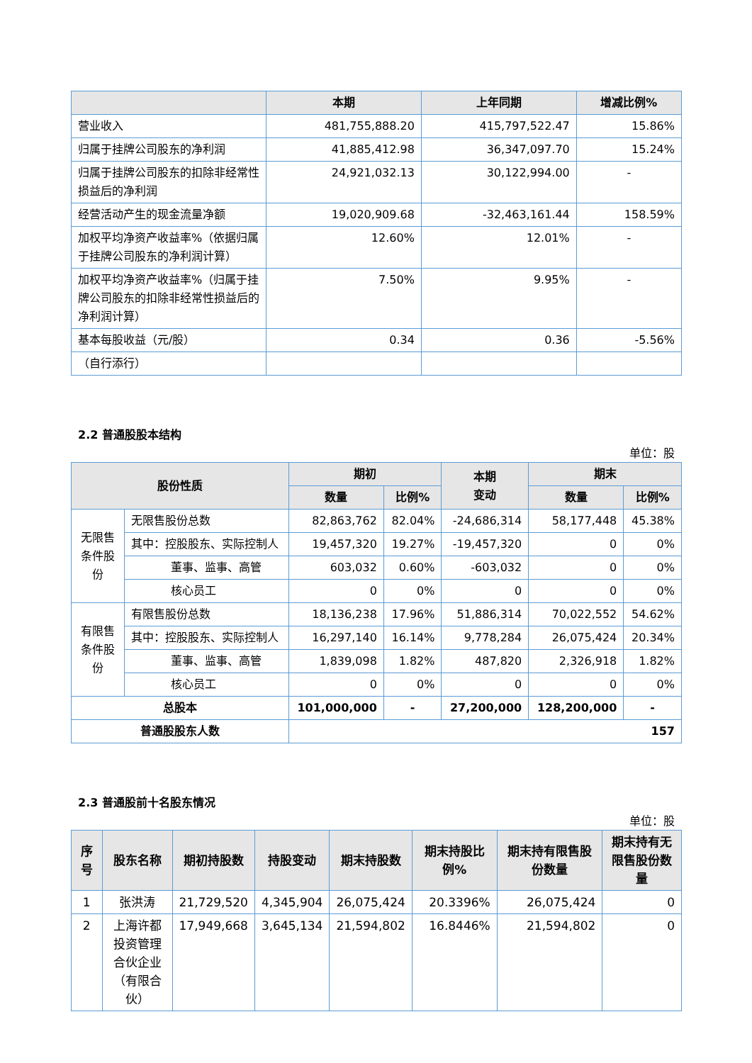| | 本期 | 上年同期 | 增减比例% |
| --- | --- | --- | --- |
| 营业收入 | 481,755,888.20 | 415,797,522.47 | 15.86% |
| 归属于挂牌公司股东的净利润 | 41,885,412.98 | 36,347,097.70 | 15.24% |
| 归属于挂牌公司股东的扣除非经常性损益后的净利润 | 24,921,032.13 | 30,122,994.00 | - |
| 经营活动产生的现金流量净额 | 19,020,909.68 | -32,463,161.44 | 158.59% |
| 加权平均净资产收益率%（依据归属于挂牌公司股东的净利润计算） | 12.60% | 12.01% | - |
| 加权平均净资产收益率%（归属于挂牌公司股东的扣除非经常性损益后的净利润计算） | 7.50% | 9.95% | - |
| 基本每股收益（元/股） | 0.34 | 0.36 | -5.56% |
| （自行添行） | | | |
2.2 普通股股本结构
单位：股
| 股份性质 | | 期初 | | 本期 变动 | 期末 | |
| --- | --- | --- | --- | --- | --- | --- |
| | | 数量 | 比例% | | 数量 | 比例% |
| 无限售条件股份 | 无限售股份总数 | 82,863,762 | 82.04% | -24,686,314 | 58,177,448 | 45.38% |
| | 其中：控股股东、实际控制人 | 19,457,320 | 19.27% | -19,457,320 | 0 | 0% |
| | 董事、监事、高管 | 603,032 | 0.60% | -603,032 | 0 | 0% |
| | 核心员工 | 0 | 0% | 0 | 0 | 0% |
| 有限售条件股份 | 有限售股份总数 | 18,136,238 | 17.96% | 51,886,314 | 70,022,552 | 54.62% |
| | 其中：控股股东、实际控制人 | 16,297,140 | 16.14% | 9,778,284 | 26,075,424 | 20.34% |
| | 董事、监事、高管 | 1,839,098 | 1.82% | 487,820 | 2,326,918 | 1.82% |
| | 核心员工 | 0 | 0% | 0 | 0 | 0% |
| 总股本 | | 101,000,000 | - | 27,200,000 | 128,200,000 | - |
| 普通股股东人数 | | 157 | | | | |
2.3 普通股前十名股东情况
单位：股
| 序号 | 股东名称 | 期初持股数 | 持股变动 | 期末持股数 | 期末持股比例% | 期末持有限售股份数量 | 期末持有无限售股份数量 |
| --- | --- | --- | --- | --- | --- | --- | --- |
| 1 | 张洪涛 | 21,729,520 | 4,345,904 | 26,075,424 | 20.3396% | 26,075,424 | 0 |
| 2 | 上海许都投资管理合伙企业（有限合伙） | 17,949,668 | 3,645,134 | 21,594,802 | 16.8446% | 21,594,802 | 0 |